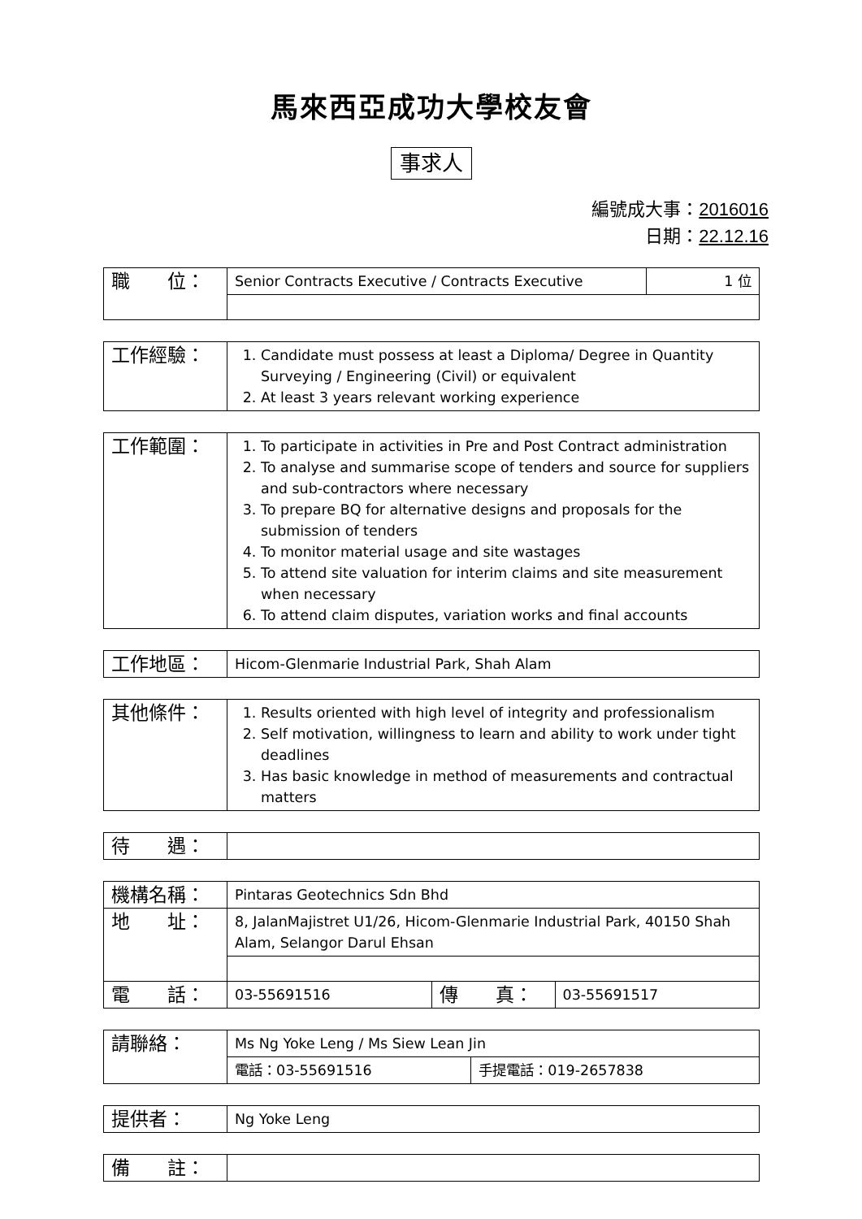馬來西亞成功大學校友會
事求人
編號成大事：2016016
日期：22.12.16
| 職 位： | Senior Contracts Executive / Contracts Executive | 1 位 |
| 工作經驗： | 1. Candidate must possess at least a Diploma/ Degree in Quantity Surveying / Engineering (Civil) or equivalent 2. At least 3 years relevant working experience |
| 工作範圍： | 1. To participate in activities in Pre and Post Contract administration 2. To analyse and summarise scope of tenders and source for suppliers and sub-contractors where necessary 3. To prepare BQ for alternative designs and proposals for the submission of tenders 4. To monitor material usage and site wastages 5. To attend site valuation for interim claims and site measurement when necessary 6. To attend claim disputes, variation works and final accounts |
| 工作地區： | Hicom-Glenmarie Industrial Park, Shah Alam |
| 其他條件： | 1. Results oriented with high level of integrity and professionalism 2. Self motivation, willingness to learn and ability to work under tight deadlines 3. Has basic knowledge in method of measurements and contractual matters |
| 待 遇： | |
| 機構名稱： | Pintaras Geotechnics Sdn Bhd | | |
| 地 址： | 8, JalanMajistret U1/26, Hicom-Glenmarie Industrial Park, 40150 Shah Alam, Selangor Darul Ehsan | | |
| 電 話： | 03-55691516 | 傳 真： | 03-55691517 |
| 請聯絡： | Ms Ng Yoke Leng / Ms Siew Lean Jin | |
| | 電話：03-55691516 | 手提電話：019-2657838 |
| 提供者： | Ng Yoke Leng |
| 備 註： | |